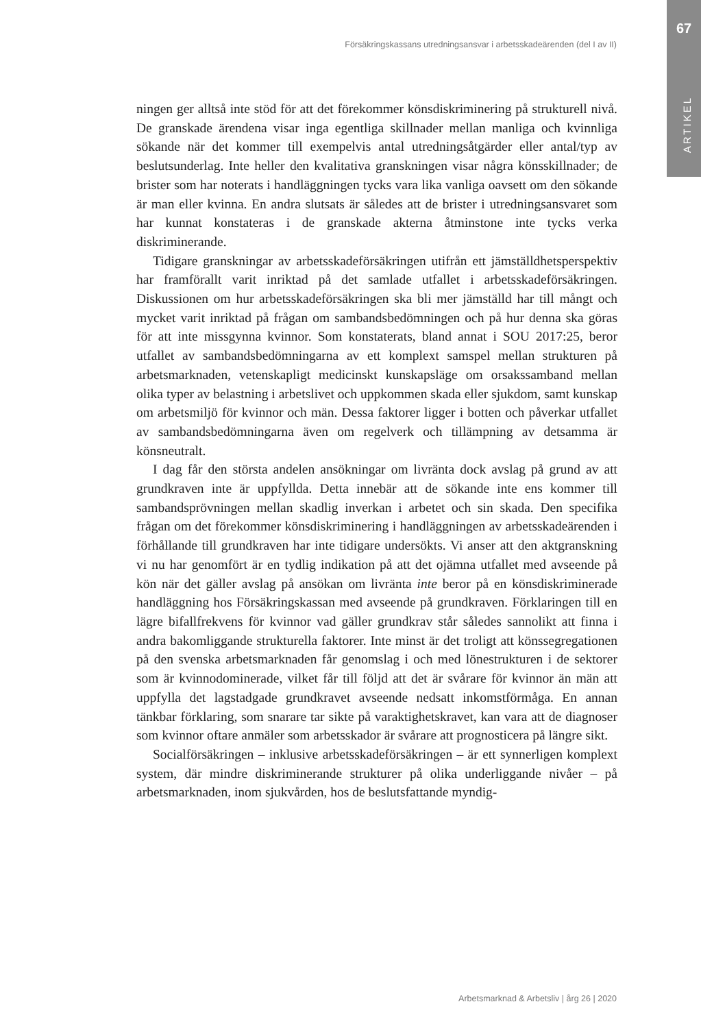67
ARTIKEL
Försäkringskassans utredningsansvar i arbetsskadeärenden (del I av II)
ningen ger alltså inte stöd för att det förekommer könsdiskriminering på strukturell nivå. De granskade ärendena visar inga egentliga skillnader mellan manliga och kvinnliga sökande när det kommer till exempelvis antal utredningsåtgärder eller antal/typ av beslutsunderlag. Inte heller den kvalitativa granskningen visar några könsskillnader; de brister som har noterats i handläggningen tycks vara lika vanliga oavsett om den sökande är man eller kvinna. En andra slutsats är således att de brister i utredningsansvaret som har kunnat konstateras i de granskade akterna åtminstone inte tycks verka diskriminerande.
Tidigare granskningar av arbetsskadeförsäkringen utifrån ett jämställdhetsperspektiv har framförallt varit inriktad på det samlade utfallet i arbetsskadeförsäkringen. Diskussionen om hur arbetsskadeförsäkringen ska bli mer jämställd har till mångt och mycket varit inriktad på frågan om sambandsbedömningen och på hur denna ska göras för att inte missgynna kvinnor. Som konstaterats, bland annat i SOU 2017:25, beror utfallet av sambandsbedömningarna av ett komplext samspel mellan strukturen på arbetsmarknaden, vetenskapligt medicinskt kunskapsläge om orsakssamband mellan olika typer av belastning i arbetslivet och uppkommen skada eller sjukdom, samt kunskap om arbetsmiljö för kvinnor och män. Dessa faktorer ligger i botten och påverkar utfallet av sambandsbedömningarna även om regelverk och tillämpning av detsamma är könsneutralt.
I dag får den största andelen ansökningar om livränta dock avslag på grund av att grundkraven inte är uppfyllda. Detta innebär att de sökande inte ens kommer till sambandsprövningen mellan skadlig inverkan i arbetet och sin skada. Den specifika frågan om det förekommer könsdiskriminering i handläggningen av arbetsskadeärenden i förhållande till grundkraven har inte tidigare undersökts. Vi anser att den aktgranskning vi nu har genomfört är en tydlig indikation på att det ojämna utfallet med avseende på kön när det gäller avslag på ansökan om livränta inte beror på en könsdiskriminerade handläggning hos Försäkringskassan med avseende på grundkraven. Förklaringen till en lägre bifallfrekvens för kvinnor vad gäller grundkrav står således sannolikt att finna i andra bakomliggande strukturella faktorer. Inte minst är det troligt att könssegregationen på den svenska arbetsmarknaden får genomslag i och med lönestrukturen i de sektorer som är kvinnodominerade, vilket får till följd att det är svårare för kvinnor än män att uppfylla det lagstadgade grundkravet avseende nedsatt inkomstförmåga. En annan tänkbar förklaring, som snarare tar sikte på varaktighetskravet, kan vara att de diagnoser som kvinnor oftare anmäler som arbetsskador är svårare att prognosticera på längre sikt.
Socialförsäkringen – inklusive arbetsskadeförsäkringen – är ett synnerligen komplext system, där mindre diskriminerande strukturer på olika underliggande nivåer – på arbetsmarknaden, inom sjukvården, hos de beslutsfattande myndig-
Arbetsmarknad & Arbetsliv | årg 26 | 2020